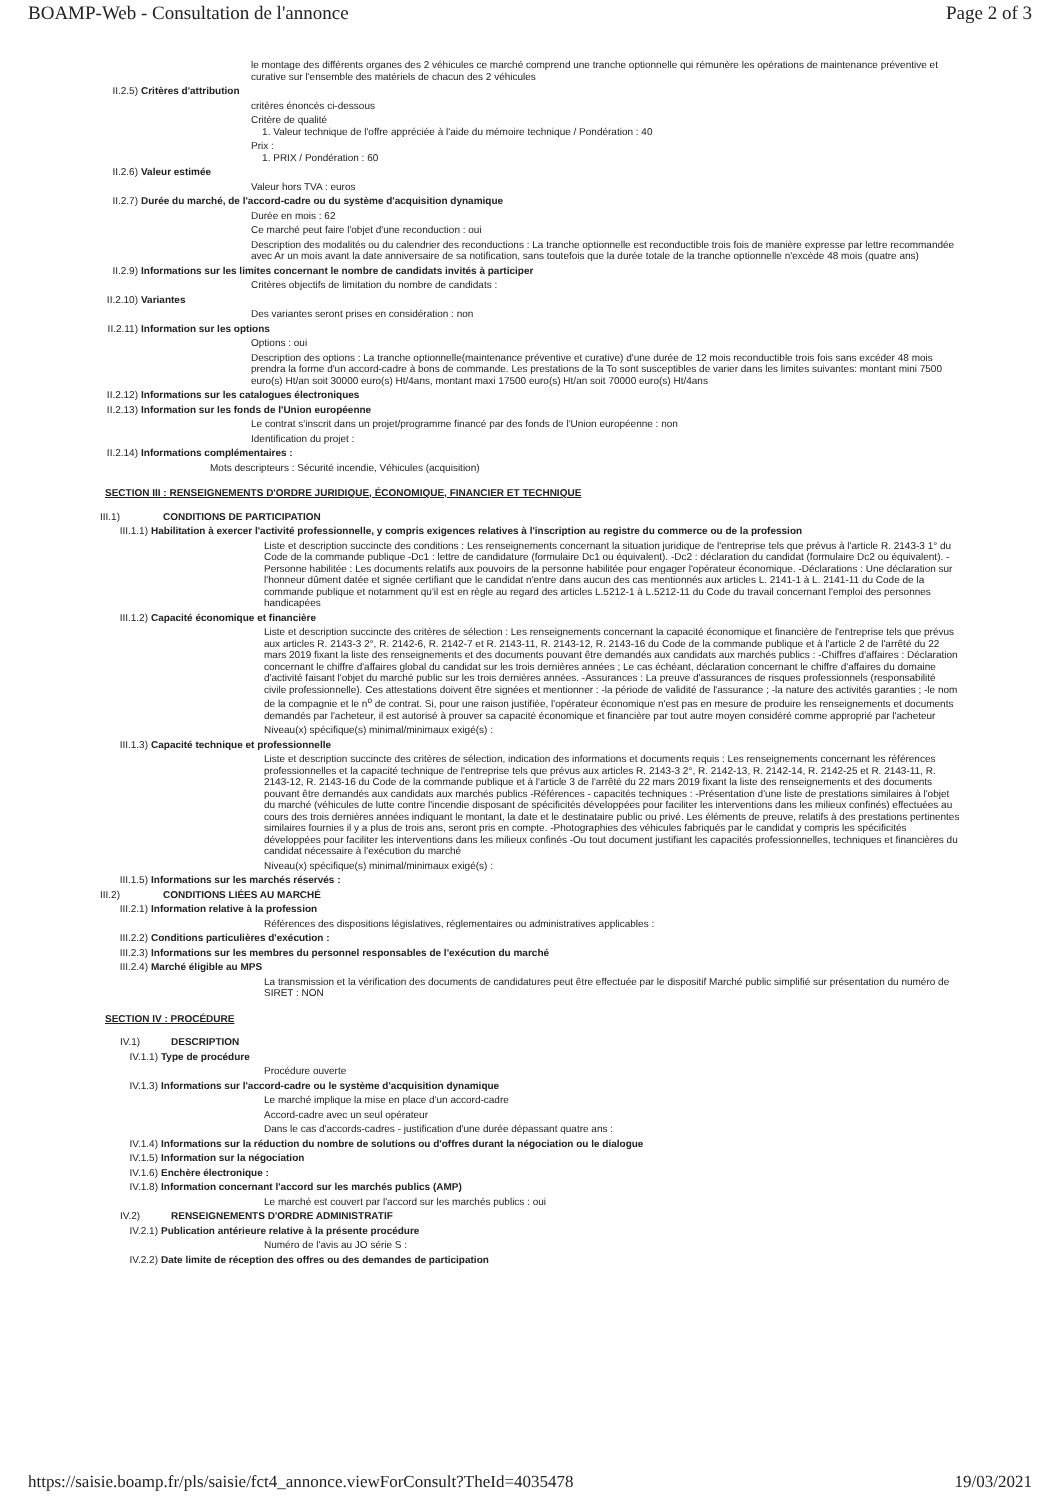BOAMP-Web - Consultation de l'annonce Page 2 of 3
le montage des différents organes des 2 véhicules ce marché comprend une tranche optionnelle qui rémunère les opérations de maintenance préventive et curative sur l'ensemble des matériels de chacun des 2 véhicules
II.2.5) Critères d'attribution
critères énoncés ci-dessous
Critère de qualité
1. Valeur technique de l'offre appréciée à l'aide du mémoire technique / Pondération : 40
Prix :
1. PRIX / Pondération : 60
II.2.6) Valeur estimée
Valeur hors TVA : euros
II.2.7) Durée du marché, de l'accord-cadre ou du système d'acquisition dynamique
Durée en mois : 62
Ce marché peut faire l'objet d'une reconduction : oui
Description des modalités ou du calendrier des reconductions : La tranche optionnelle est reconductible trois fois de manière expresse par lettre recommandée avec Ar un mois avant la date anniversaire de sa notification, sans toutefois que la durée totale de la tranche optionnelle n'excède 48 mois (quatre ans)
II.2.9) Informations sur les limites concernant le nombre de candidats invités à participer
Critères objectifs de limitation du nombre de candidats :
II.2.10) Variantes
Des variantes seront prises en considération : non
II.2.11) Information sur les options
Options : oui
Description des options : La tranche optionnelle(maintenance préventive et curative) d'une durée de 12 mois reconductible trois fois sans excéder 48 mois prendra la forme d'un accord-cadre à bons de commande. Les prestations de la To sont susceptibles de varier dans les limites suivantes: montant mini 7500 euro(s) Ht/an soit 30000 euro(s) Ht/4ans, montant maxi 17500 euro(s) Ht/an soit 70000 euro(s) Ht/4ans
II.2.12) Informations sur les catalogues électroniques
II.2.13) Information sur les fonds de l'Union européenne
Le contrat s'inscrit dans un projet/programme financé par des fonds de l'Union européenne : non
Identification du projet :
II.2.14) Informations complémentaires :
Mots descripteurs : Sécurité incendie, Véhicules (acquisition)
SECTION III : RENSEIGNEMENTS D'ORDRE JURIDIQUE, ÉCONOMIQUE, FINANCIER ET TECHNIQUE
III.1) CONDITIONS DE PARTICIPATION
III.1.1) Habilitation à exercer l'activité professionnelle, y compris exigences relatives à l'inscription au registre du commerce ou de la profession
Liste et description succincte des conditions : Les renseignements concernant la situation juridique de l'entreprise tels que prévus à l'article R. 2143-3 1° du Code de la commande publique -Dc1 : lettre de candidature (formulaire Dc1 ou équivalent). -Dc2 : déclaration du candidat (formulaire Dc2 ou équivalent). -Personne habilitée : Les documents relatifs aux pouvoirs de la personne habilitée pour engager l'opérateur économique. -Déclarations : Une déclaration sur l'honneur dûment datée et signée certifiant que le candidat n'entre dans aucun des cas mentionnés aux articles L. 2141-1 à L. 2141-11 du Code de la commande publique et notamment qu'il est en règle au regard des articles L.5212-1 à L.5212-11 du Code du travail concernant l'emploi des personnes handicapées
III.1.2) Capacité économique et financière
Liste et description succincte des critères de sélection : Les renseignements concernant la capacité économique et financière de l'entreprise tels que prévus aux articles R. 2143-3 2°, R. 2142-6, R. 2142-7 et R. 2143-11, R. 2143-12, R. 2143-16 du Code de la commande publique et à l'article 2 de l'arrêté du 22 mars 2019 fixant la liste des renseignements et des documents pouvant être demandés aux candidats aux marchés publics : -Chiffres d'affaires : Déclaration concernant le chiffre d'affaires global du candidat sur les trois dernières années ; Le cas échéant, déclaration concernant le chiffre d'affaires du domaine d'activité faisant l'objet du marché public sur les trois dernières années. -Assurances : La preuve d'assurances de risques professionnels (responsabilité civile professionnelle). Ces attestations doivent être signées et mentionner : -la période de validité de l'assurance ; -la nature des activités garanties ; -le nom de la compagnie et le n<sup>o</sup> de contrat. Si, pour une raison justifiée, l'opérateur économique n'est pas en mesure de produire les renseignements et documents demandés par l'acheteur, il est autorisé à prouver sa capacité économique et financière par tout autre moyen considéré comme approprié par l'acheteur
Niveau(x) spécifique(s) minimal/minimaux exigé(s) :
III.1.3) Capacité technique et professionnelle
Liste et description succincte des critères de sélection, indication des informations et documents requis : Les renseignements concernant les références professionnelles et la capacité technique de l'entreprise tels que prévus aux articles R. 2143-3 2°, R. 2142-13, R. 2142-14, R. 2142-25 et R. 2143-11, R. 2143-12, R. 2143-16 du Code de la commande publique et à l'article 3 de l'arrêté du 22 mars 2019 fixant la liste des renseignements et des documents pouvant être demandés aux candidats aux marchés publics -Références - capacités techniques : -Présentation d'une liste de prestations similaires à l'objet du marché (véhicules de lutte contre l'incendie disposant de spécificités développées pour faciliter les interventions dans les milieux confinés) effectuées au cours des trois dernières années indiquant le montant, la date et le destinataire public ou privé. Les éléments de preuve, relatifs à des prestations pertinentes similaires fournies il y a plus de trois ans, seront pris en compte. -Photographies des véhicules fabriqués par le candidat y compris les spécificités développées pour faciliter les interventions dans les milieux confinés -Ou tout document justifiant les capacités professionnelles, techniques et financières du candidat nécessaire à l'exécution du marché
Niveau(x) spécifique(s) minimal/minimaux exigé(s) :
III.1.5) Informations sur les marchés réservés :
III.2) CONDITIONS LIÉES AU MARCHÉ
III.2.1) Information relative à la profession
Références des dispositions législatives, réglementaires ou administratives applicables :
III.2.2) Conditions particulières d'exécution :
III.2.3) Informations sur les membres du personnel responsables de l'exécution du marché
III.2.4) Marché éligible au MPS
La transmission et la vérification des documents de candidatures peut être effectuée par le dispositif Marché public simplifié sur présentation du numéro de SIRET : NON
SECTION IV : PROCÉDURE
IV.1) DESCRIPTION
IV.1.1) Type de procédure
Procédure ouverte
IV.1.3) Informations sur l'accord-cadre ou le système d'acquisition dynamique
Le marché implique la mise en place d'un accord-cadre
Accord-cadre avec un seul opérateur
Dans le cas d'accords-cadres - justification d'une durée dépassant quatre ans :
IV.1.4) Informations sur la réduction du nombre de solutions ou d'offres durant la négociation ou le dialogue
IV.1.5) Information sur la négociation
IV.1.6) Enchère électronique :
IV.1.8) Information concernant l'accord sur les marchés publics (AMP)
Le marché est couvert par l'accord sur les marchés publics : oui
IV.2) RENSEIGNEMENTS D'ORDRE ADMINISTRATIF
IV.2.1) Publication antérieure relative à la présente procédure
Numéro de l'avis au JO série S :
IV.2.2) Date limite de réception des offres ou des demandes de participation
https://saisie.boamp.fr/pls/saisie/fct4_annonce.viewForConsult?TheId=4035478 19/03/2021